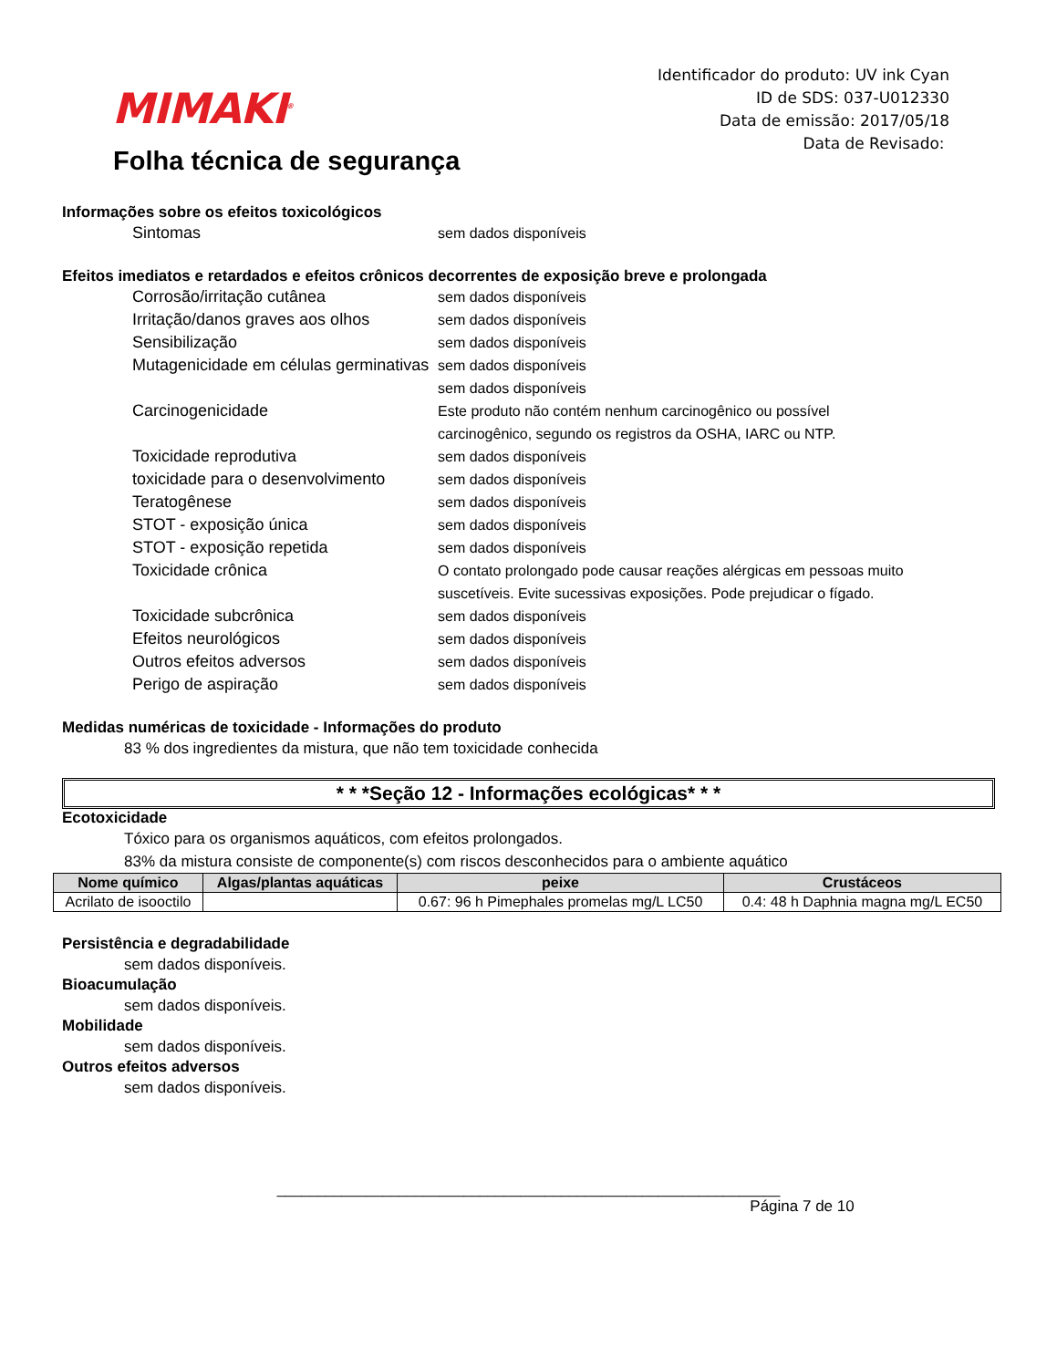MIMAKI<sup>®</sup>
Folha técnica de segurança
Identificador do produto: UV ink Cyan
ID de SDS: 037-U012330
Data de emissão: 2017/05/18
Data de Revisado:
Informações sobre os efeitos toxicológicos
Sintomas sem dados disponíveis
Efeitos imediatos e retardados e efeitos crônicos decorrentes de exposição breve e prolongada
Corrosão/irritação cutânea sem dados disponíveis
Irritação/danos graves aos olhos
sem dados disponíveis
Sensibilização sem dados disponíveis
Mutagenicidade em células germinativas
sem dados disponíveis
sem dados disponíveis
Carcinogenicidade Este produto não contém nenhum carcinogênico ou possível carcinogênico, segundo os registros da OSHA, IARC ou NTP.
Toxicidade reprodutiva sem dados disponíveis
toxicidade para o desenvolvimento
sem dados disponíveis
Teratogênese sem dados disponíveis
STOT - exposição única sem dados disponíveis
STOT - exposição repetida sem dados disponíveis
Toxicidade crônica O contato prolongado pode causar reações alérgicas em pessoas muito suscetíveis. Evite sucessivas exposições. Pode prejudicar o fígado.
Toxicidade subcrônica sem dados disponíveis
Efeitos neurológicos sem dados disponíveis
Outros efeitos adversos sem dados disponíveis
Perigo de aspiração sem dados disponíveis
Medidas numéricas de toxicidade - Informações do produto
83 % dos ingredientes da mistura, que não tem toxicidade conhecida
* * *Seção 12 - Informações ecológicas* * *
Ecotoxicidade
Tóxico para os organismos aquáticos, com efeitos prolongados.
83% da mistura consiste de componente(s) com riscos desconhecidos para o ambiente aquático
| Nome químico | Algas/plantas aquáticas | peixe | Crustáceos |
| --- | --- | --- | --- |
| Acrilato de isooctilo | | 0.67: 96 h Pimephales promelas mg/L LC50 | 0.4: 48 h Daphnia magna mg/L EC50 |
Persistência e degradabilidade
sem dados disponíveis.
Bioacumulação
sem dados disponíveis.
Mobilidade
sem dados disponíveis.
Outros efeitos adversos
sem dados disponíveis.
______________________________________________________________
Página 7 de 10